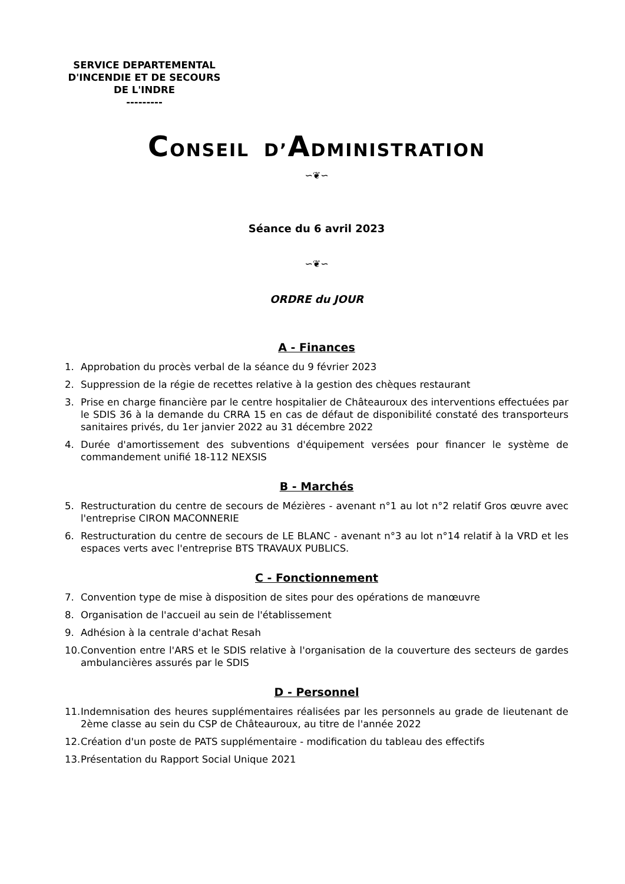SERVICE DEPARTEMENTAL
D'INCENDIE ET DE SECOURS
DE L'INDRE
---------
CONSEIL D’ADMINISTRATION
∽❦∽
Séance du 6 avril 2023
∽❦∽
ORDRE du JOUR
A - Finances
1. Approbation du procès verbal de la séance du 9 février 2023
2. Suppression de la régie de recettes relative à la gestion des chèques restaurant
3. Prise en charge financière par le centre hospitalier de Châteauroux des interventions effectuées par le SDIS 36 à la demande du CRRA 15 en cas de défaut de disponibilité constaté des transporteurs sanitaires privés, du 1er janvier 2022 au 31 décembre 2022
4. Durée d'amortissement des subventions d'équipement versées pour financer le système de commandement unifié 18-112 NEXSIS
B - Marchés
5. Restructuration du centre de secours de Mézières - avenant n°1 au lot n°2 relatif Gros œuvre avec l'entreprise CIRON MACONNERIE
6. Restructuration du centre de secours de LE BLANC - avenant n°3 au lot n°14 relatif à la VRD et les espaces verts avec l'entreprise BTS TRAVAUX PUBLICS.
C - Fonctionnement
7. Convention type de mise à disposition de sites pour des opérations de manœuvre
8. Organisation de l'accueil au sein de l'établissement
9. Adhésion à la centrale d'achat Resah
10. Convention entre l'ARS et le SDIS relative à l'organisation de la couverture des secteurs de gardes ambulancières assurés par le SDIS
D - Personnel
11. Indemnisation des heures supplémentaires réalisées par les personnels au grade de lieutenant de 2ème classe au sein du CSP de Châteauroux, au titre de l'année 2022
12. Création d'un poste de PATS supplémentaire - modification du tableau des effectifs
13. Présentation du Rapport Social Unique 2021